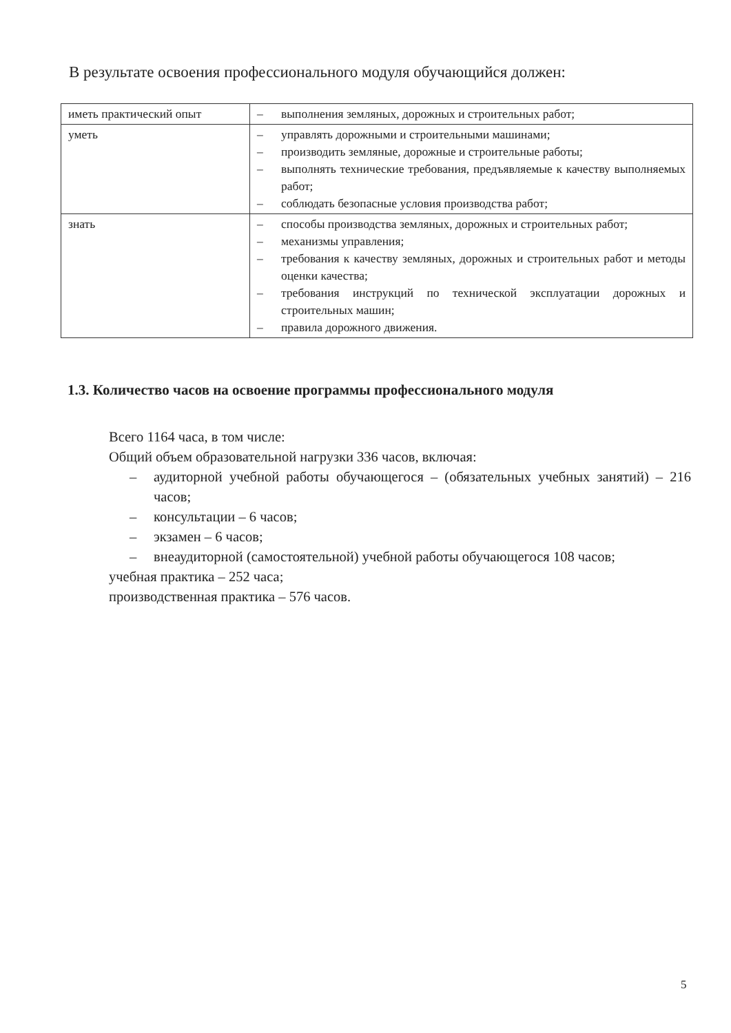В результате освоения профессионального модуля обучающийся должен:
| иметь практический опыт | – выполнения земляных, дорожных и строительных работ; |
| уметь | – управлять дорожными и строительными машинами; – производить земляные, дорожные и строительные работы; – выполнять технические требования, предъявляемые к качеству выполняемых работ; – соблюдать безопасные условия производства работ; |
| знать | – способы производства земляных, дорожных и строительных работ; – механизмы управления; – требования к качеству земляных, дорожных и строительных работ и методы оценки качества; – требования инструкций по технической эксплуатации дорожных и строительных машин; – правила дорожного движения. |
1.3. Количество часов на освоение программы профессионального модуля
Всего 1164 часа, в том числе:
Общий объем образовательной нагрузки 336 часов, включая:
– аудиторной учебной работы обучающегося – (обязательных учебных занятий) – 216 часов;
– консультации – 6 часов;
– экзамен – 6 часов;
– внеаудиторной (самостоятельной) учебной работы обучающегося 108 часов;
учебная практика – 252 часа;
производственная практика – 576 часов.
5